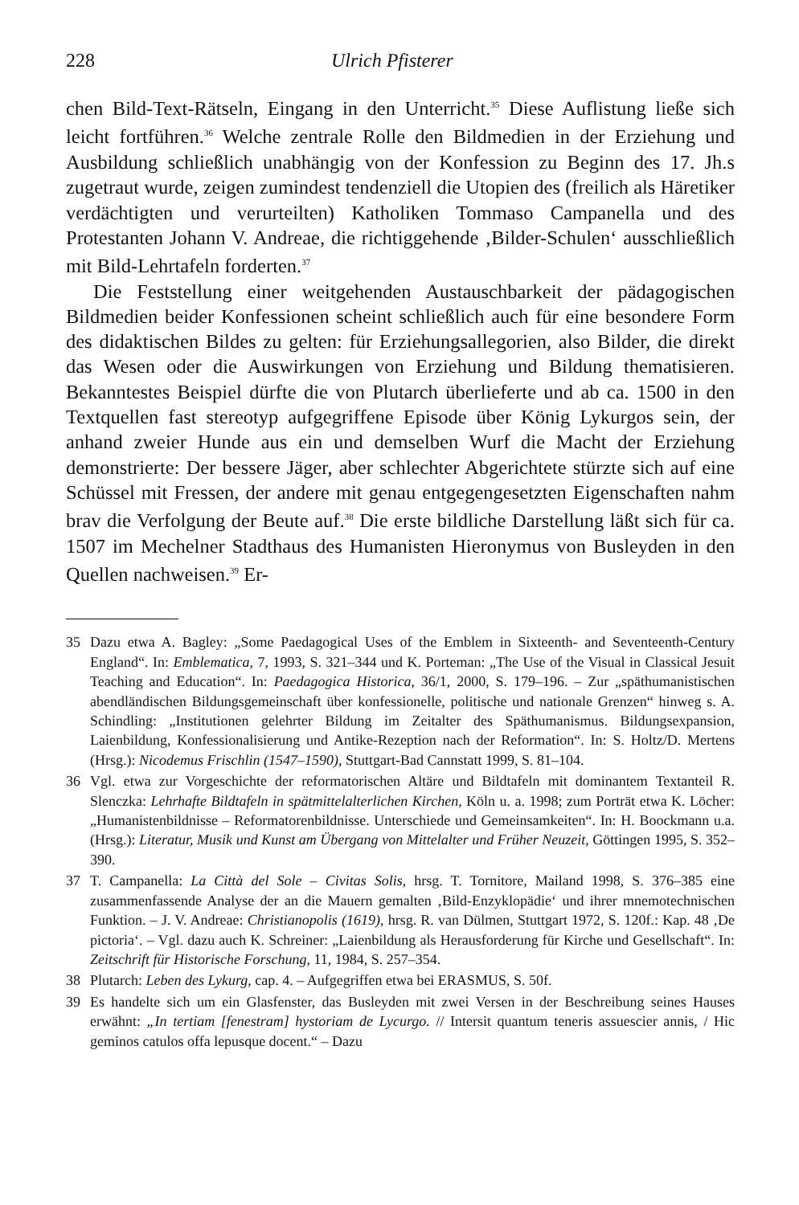228 Ulrich Pfisterer
chen Bild-Text-Rätseln, Eingang in den Unterricht.<sup>35</sup> Diese Auflistung ließe sich leicht fortführen.<sup>36</sup> Welche zentrale Rolle den Bildmedien in der Erziehung und Ausbildung schließlich unabhängig von der Konfession zu Beginn des 17. Jh.s zugetraut wurde, zeigen zumindest tendenziell die Utopien des (freilich als Häretiker verdächtigten und verurteilten) Katholiken Tommaso Campanella und des Protestanten Johann V. Andreae, die richtiggehende ‚Bilder-Schulen‘ ausschließlich mit Bild-Lehrtafeln forderten.<sup>37</sup>
Die Feststellung einer weitgehenden Austauschbarkeit der pädagogischen Bildmedien beider Konfessionen scheint schließlich auch für eine besondere Form des didaktischen Bildes zu gelten: für Erziehungsallegorien, also Bilder, die direkt das Wesen oder die Auswirkungen von Erziehung und Bildung thematisieren. Bekanntestes Beispiel dürfte die von Plutarch überlieferte und ab ca. 1500 in den Textquellen fast stereotyp aufgegriffene Episode über König Lykurgos sein, der anhand zweier Hunde aus ein und demselben Wurf die Macht der Erziehung demonstrierte: Der bessere Jäger, aber schlechter Abgerichtete stürzte sich auf eine Schüssel mit Fressen, der andere mit genau entgegengesetzten Eigenschaften nahm brav die Verfolgung der Beute auf.<sup>38</sup> Die erste bildliche Darstellung läßt sich für ca. 1507 im Mechelner Stadthaus des Humanisten Hieronymus von Busleyden in den Quellen nachweisen.<sup>39</sup> Er-
35 Dazu etwa A. Bagley: „Some Paedagogical Uses of the Emblem in Sixteenth- and Seventeenth-Century England“. In: Emblematica, 7, 1993, S. 321–344 und K. Porteman: „The Use of the Visual in Classical Jesuit Teaching and Education“. In: Paedagogica Historica, 36/1, 2000, S. 179–196. – Zur „späthumanistischen abendländischen Bildungsgemeinschaft über konfessionelle, politische und nationale Grenzen“ hinweg s. A. Schindling: „Institutionen gelehrter Bildung im Zeitalter des Späthumanismus. Bildungsexpansion, Laienbildung, Konfessionalisierung und Antike-Rezeption nach der Reformation“. In: S. Holtz/D. Mertens (Hrsg.): Nicodemus Frischlin (1547–1590), Stuttgart-Bad Cannstatt 1999, S. 81–104.
36 Vgl. etwa zur Vorgeschichte der reformatorischen Altäre und Bildtafeln mit dominantem Textanteil R. Slenczka: Lehrhafte Bildtafeln in spätmittelalterlichen Kirchen, Köln u. a. 1998; zum Porträt etwa K. Löcher: „Humanistenbildnisse – Reformatorenbildnisse. Unterschiede und Gemeinsamkeiten“. In: H. Boockmann u.a. (Hrsg.): Literatur, Musik und Kunst am Übergang von Mittelalter und Früher Neuzeit, Göttingen 1995, S. 352–390.
37 T. Campanella: La Città del Sole – Civitas Solis, hrsg. T. Tornitore, Mailand 1998, S. 376–385 eine zusammenfassende Analyse der an die Mauern gemalten ‚Bild-Enzyklopädie‘ und ihrer mnemotechnischen Funktion. – J. V. Andreae: Christianopolis (1619), hrsg. R. van Dülmen, Stuttgart 1972, S. 120f.: Kap. 48 ‚De pictoria‘. – Vgl. dazu auch K. Schreiner: „Laienbildung als Herausforderung für Kirche und Gesellschaft“. In: Zeitschrift für Historische Forschung, 11, 1984, S. 257–354.
38 Plutarch: Leben des Lykurg, cap. 4. – Aufgegriffen etwa bei ERASMUS, S. 50f.
39 Es handelte sich um ein Glasfenster, das Busleyden mit zwei Versen in der Beschreibung seines Hauses erwähnt: „In tertiam [fenestram] hystoriam de Lycurgo. // Intersit quantum teneris assuescier annis, / Hic geminos catulos offa lepusque docent.“ – Dazu